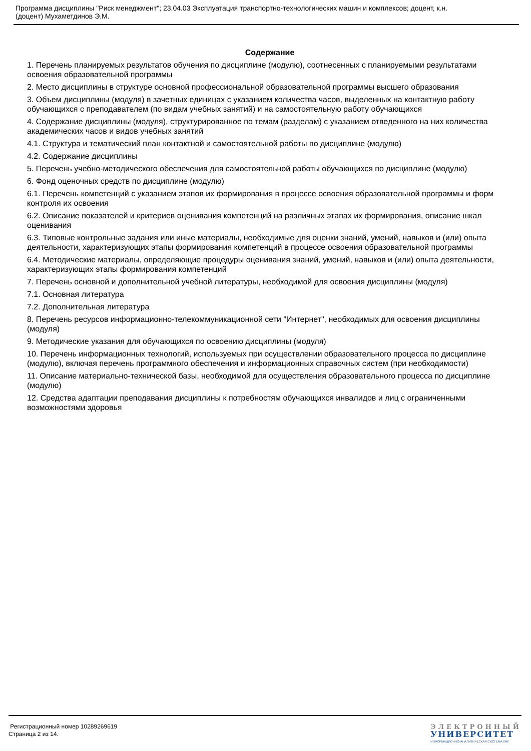Программа дисциплины "Риск менеджмент"; 23.04.03 Эксплуатация транспортно-технологических машин и комплексов; доцент, к.н.
(доцент) Мухаметдинов Э.М.
Содержание
1. Перечень планируемых результатов обучения по дисциплине (модулю), соотнесенных с планируемыми результатами освоения образовательной программы
2. Место дисциплины в структуре основной профессиональной образовательной программы высшего образования
3. Объем дисциплины (модуля) в зачетных единицах с указанием количества часов, выделенных на контактную работу обучающихся с преподавателем (по видам учебных занятий) и на самостоятельную работу обучающихся
4. Содержание дисциплины (модуля), структурированное по темам (разделам) с указанием отведенного на них количества академических часов и видов учебных занятий
4.1. Структура и тематический план контактной и самостоятельной работы по дисциплине (модулю)
4.2. Содержание дисциплины
5. Перечень учебно-методического обеспечения для самостоятельной работы обучающихся по дисциплине (модулю)
6. Фонд оценочных средств по дисциплине (модулю)
6.1. Перечень компетенций с указанием этапов их формирования в процессе освоения образовательной программы и форм контроля их освоения
6.2. Описание показателей и критериев оценивания компетенций на различных этапах их формирования, описание шкал оценивания
6.3. Типовые контрольные задания или иные материалы, необходимые для оценки знаний, умений, навыков и (или) опыта деятельности, характеризующих этапы формирования компетенций в процессе освоения образовательной программы
6.4. Методические материалы, определяющие процедуры оценивания знаний, умений, навыков и (или) опыта деятельности, характеризующих этапы формирования компетенций
7. Перечень основной и дополнительной учебной литературы, необходимой для освоения дисциплины (модуля)
7.1. Основная литература
7.2. Дополнительная литература
8. Перечень ресурсов информационно-телекоммуникационной сети "Интернет", необходимых для освоения дисциплины (модуля)
9. Методические указания для обучающихся по освоению дисциплины (модуля)
10. Перечень информационных технологий, используемых при осуществлении образовательного процесса по дисциплине (модулю), включая перечень программного обеспечения и информационных справочных систем (при необходимости)
11. Описание материально-технической базы, необходимой для осуществления образовательного процесса по дисциплине (модулю)
12. Средства адаптации преподавания дисциплины к потребностям обучающихся инвалидов и лиц с ограниченными возможностями здоровья
Регистрационный номер 10289269619
Страница 2 из 14.
ЭЛЕКТРОННЫЙ
УНИВЕРСИТЕТ
ИНФОРМАЦИОННО-АНАЛИТИЧЕСКАЯ СИСТЕМА КФУ